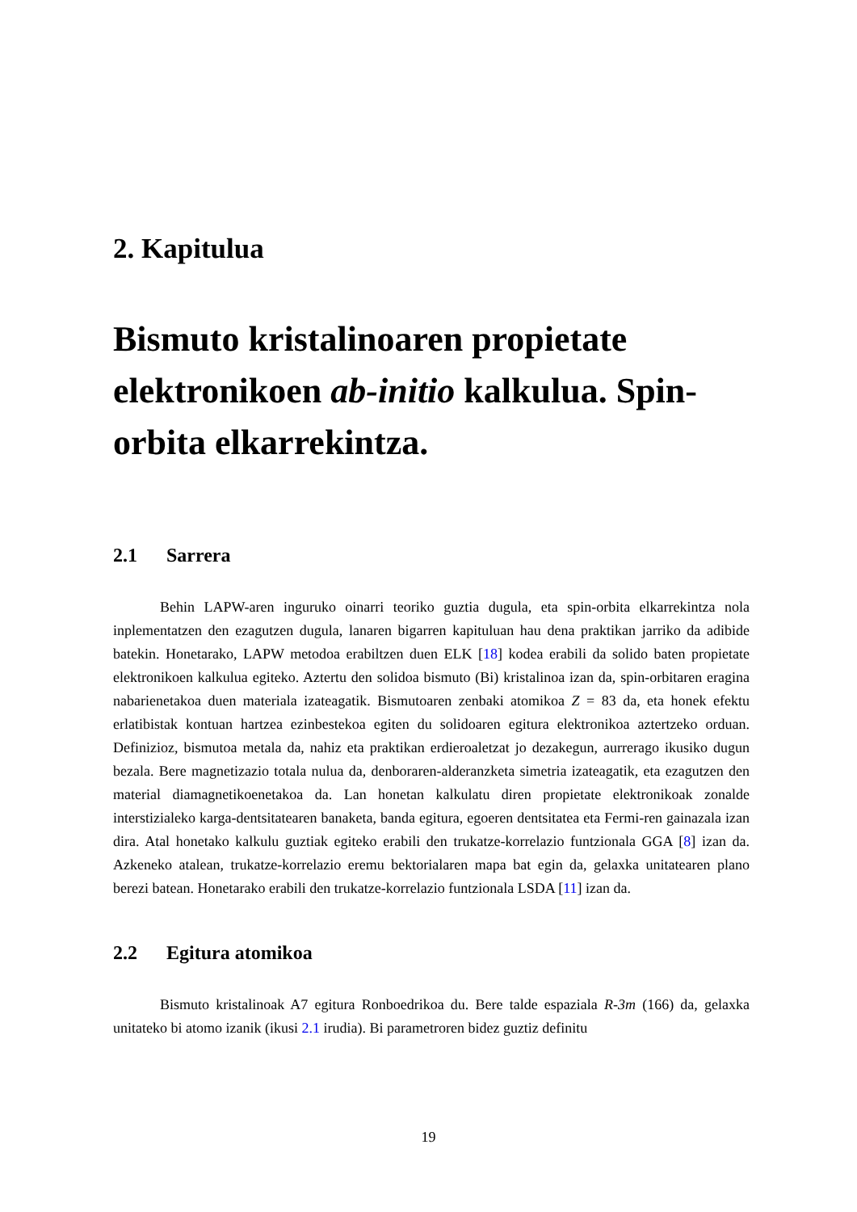2. Kapitulua
Bismuto kristalinoaren propietate elektronikoen ab-initio kalkulua. Spin-orbita elkarrekintza.
2.1 Sarrera
Behin LAPW-aren inguruko oinarri teoriko guztia dugula, eta spin-orbita elkarrekintza nola inplementatzen den ezagutzen dugula, lanaren bigarren kapituluan hau dena praktikan jarriko da adibide batekin. Honetarako, LAPW metodoa erabiltzen duen ELK [18] kodea erabili da solido baten propietate elektronikoen kalkulua egiteko. Aztertu den solidoa bismuto (Bi) kristalinoa izan da, spin-orbitaren eragina nabarienetakoa duen materiala izateagatik. Bismutoaren zenbaki atomikoa Z = 83 da, eta honek efektu erlatibistak kontuan hartzea ezinbestekoa egiten du solidoaren egitura elektronikoa aztertzeko orduan. Definizioz, bismutoa metala da, nahiz eta praktikan erdieroaletzat jo dezakegun, aurrerago ikusiko dugun bezala. Bere magnetizazio totala nulua da, denboraren-alderanzketa simetria izateagatik, eta ezagutzen den material diamagnetikoenetakoa da. Lan honetan kalkulatu diren propietate elektronikoak zonalde interstizialeko karga-dentsitatearen banaketa, banda egitura, egoeren dentsitatea eta Fermi-ren gainazala izan dira. Atal honetako kalkulu guztiak egiteko erabili den trukatze-korrelazio funtzionala GGA [8] izan da. Azkeneko atalean, trukatze-korrelazio eremu bektorialaren mapa bat egin da, gelaxka unitatearen plano berezi batean. Honetarako erabili den trukatze-korrelazio funtzionala LSDA [11] izan da.
2.2 Egitura atomikoa
Bismuto kristalinoak A7 egitura Ronboedrikoa du. Bere talde espaziala R-3m (166) da, gelaxka unitateko bi atomo izanik (ikusi 2.1 irudia). Bi parametroren bidez guztiz definitu
19